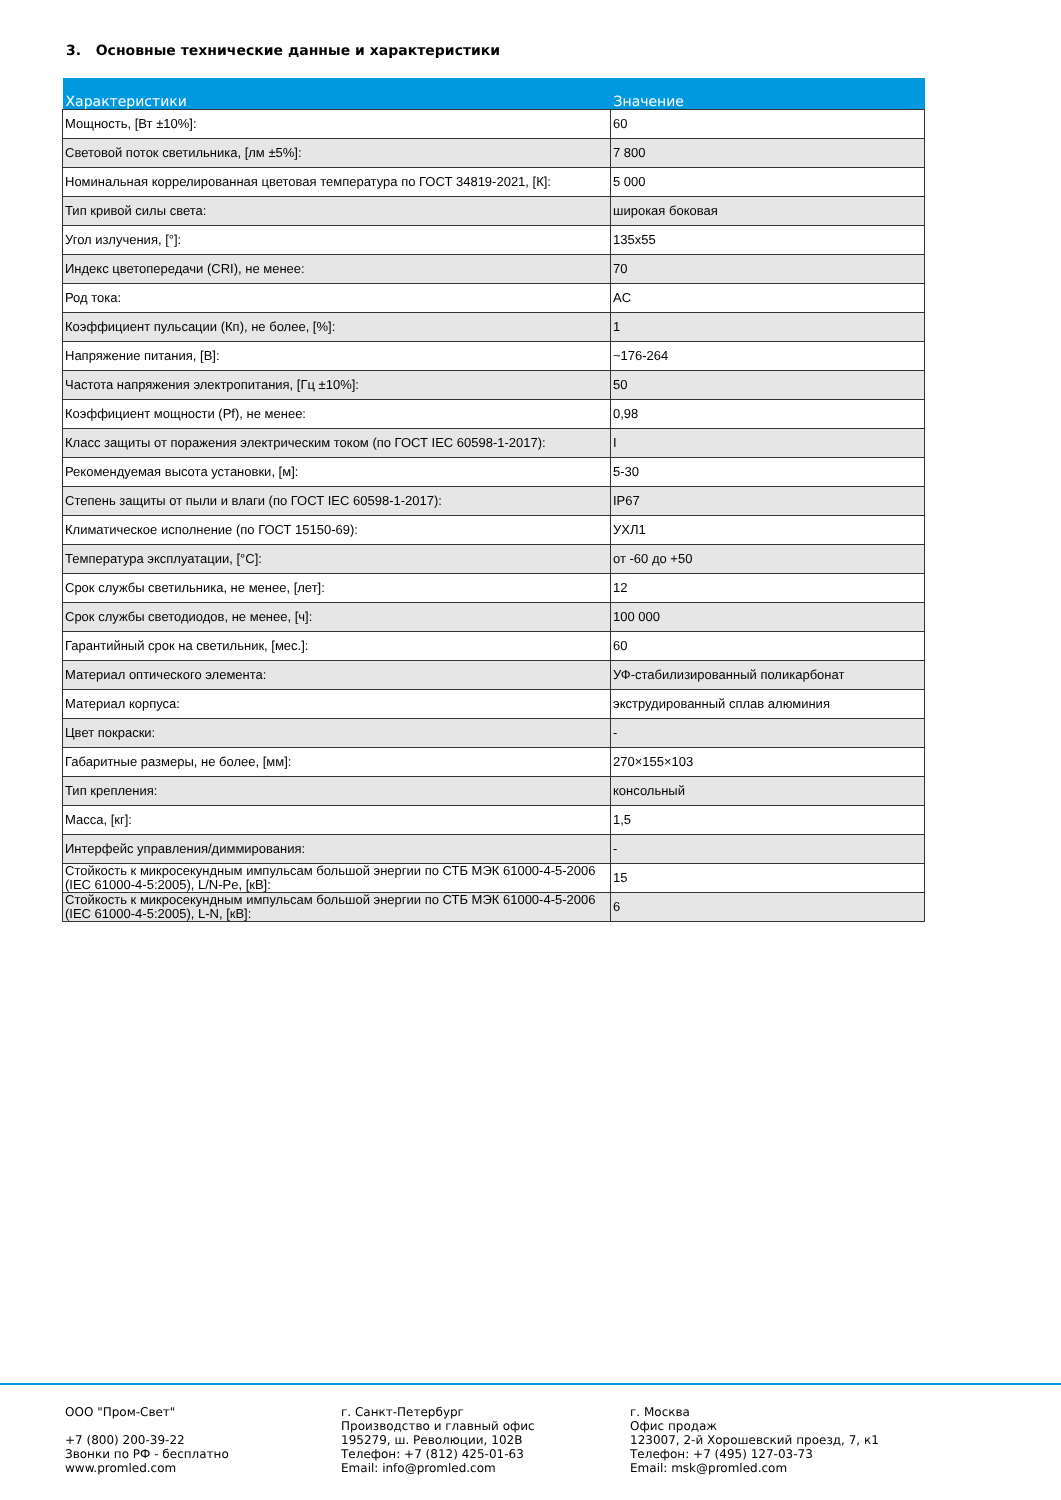3. Основные технические данные и характеристики
| Характеристики | Значение |
| --- | --- |
| Мощность, [Вт ±10%]: | 60 |
| Световой поток светильника, [лм ±5%]: | 7 800 |
| Номинальная коррелированная цветовая температура по ГОСТ 34819-2021, [К]: | 5 000 |
| Тип кривой силы света: | широкая боковая |
| Угол излучения, [°]: | 135x55 |
| Индекс цветопередачи (CRI), не менее: | 70 |
| Род тока: | AC |
| Коэффициент пульсации (Кп), не более, [%]: | 1 |
| Напряжение питания, [В]: | ~176-264 |
| Частота напряжения электропитания, [Гц ±10%]: | 50 |
| Коэффициент мощности (Pf), не менее: | 0,98 |
| Класс защиты от поражения электрическим током (по ГОСТ IEC 60598-1-2017): | I |
| Рекомендуемая высота установки, [м]: | 5-30 |
| Степень защиты от пыли и влаги (по ГОСТ IEC 60598-1-2017): | IP67 |
| Климатическое исполнение (по ГОСТ 15150-69): | УХЛ1 |
| Температура эксплуатации, [°C]: | от -60 до +50 |
| Срок службы светильника, не менее, [лет]: | 12 |
| Срок службы светодиодов, не менее, [ч]: | 100 000 |
| Гарантийный срок на светильник, [мес.]: | 60 |
| Материал оптического элемента: | УФ-стабилизированный поликарбонат |
| Материал корпуса: | экструдированный сплав алюминия |
| Цвет покраски: | - |
| Габаритные размеры, не более, [мм]: | 270×155×103 |
| Тип крепления: | консольный |
| Масса, [кг]: | 1,5 |
| Интерфейс управления/диммирования: | - |
| Стойкость к микросекундным импульсам большой энергии по СТБ МЭК 61000-4-5-2006 (IEC 61000-4-5:2005), L/N-Pe, [кВ]: | 15 |
| Стойкость к микросекундным импульсам большой энергии по СТБ МЭК 61000-4-5-2006 (IEC 61000-4-5:2005), L-N, [кВ]: | 6 |
ООО "Пром-Свет" +7 (800) 200-39-22 Звонки по РФ - бесплатно www.promled.com
г. Санкт-Петербург Производство и главный офис 195279, ш. Революции, 102В Телефон: +7 (812) 425-01-63 Email: info@promled.com
г. Москва Офис продаж 123007, 2-й Хорошевский проезд, 7, к1 Телефон: +7 (495) 127-03-73 Email: msk@promled.com